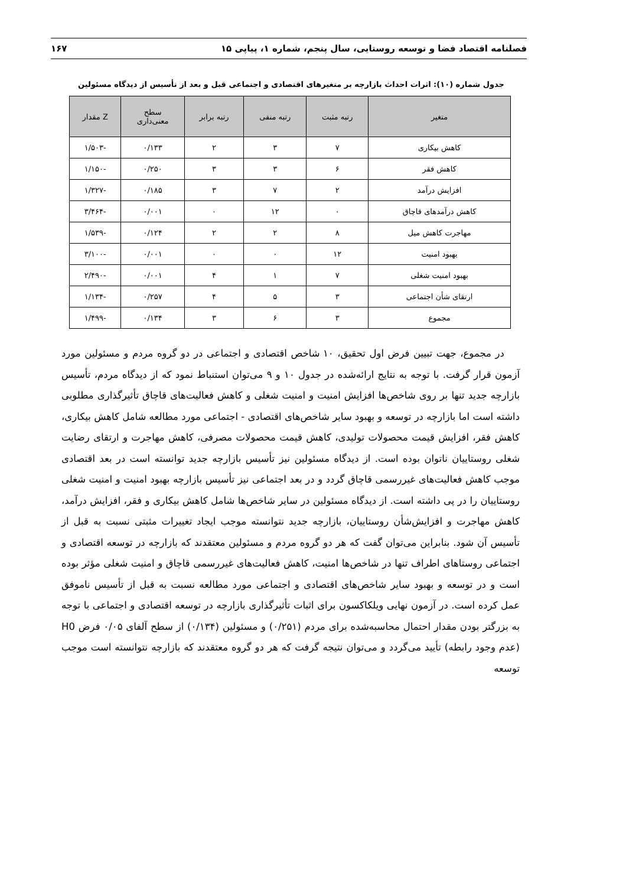فصلنامه اقتصاد فضا و توسعه روستایی، سال پنجم، شماره ۱، پیاپی ۱۵ ۱۶۷
جدول شماره (۱۰): اثرات احداث بازارچه بر متغیرهای اقتصادی و اجتماعی قبل و بعد از تأسیس از دیدگاه مسئولین
| متغیر | رتبه مثبت | رتبه منفی | رتبه برابر | سطح معنی‌داری | Z مقدار |
| --- | --- | --- | --- | --- | --- |
| کاهش بیکاری | ۷ | ۳ | ۲ | ۰/۱۳۳ | -۱/۵۰۳ |
| کاهش فقر | ۶ | ۳ | ۳ | ۰/۲۵۰ | -۱/۱۵۰ |
| افزایش درآمد | ۲ | ۷ | ۳ | ۰/۱۸۵ | -۱/۳۲۷ |
| کاهش درآمدهای قاچاق | ۰ | ۱۲ | ۰ | ۰/۰۰۱ | -۳/۴۶۴ |
| مهاجرت کاهش میل | ۸ | ۲ | ۲ | ۰/۱۲۴ | -۱/۵۳۹ |
| بهبود امنیت | ۱۲ | ۰ | ۰ | ۰/۰۰۱ | -۳/۱۰۰ |
| بهبود امنیت شغلی | ۷ | ۱ | ۴ | ۰/۰۰۱ | -۲/۴۹۰ |
| ارتقای شأن اجتماعی | ۳ | ۵ | ۴ | ۰/۲۵۷ | -۱/۱۳۴ |
| مجموع | ۳ | ۶ | ۳ | ۰/۱۳۴ | -۱/۴۹۹ |
در مجموع، جهت تبیین فرض اول تحقیق، ۱۰ شاخص اقتصادی و اجتماعی در دو گروه مردم و مسئولین مورد آزمون قرار گرفت. با توجه به نتایج ارائه‌شده در جدول ۱۰ و ۹ می‌توان استنباط نمود که از دیدگاه مردم، تأسیس بازارچه جدید تنها بر روی شاخص‌ها افزایش امنیت و امنیت شغلی و کاهش فعالیت‌های قاچاق تأثیرگذاری مطلوبی داشته است اما بازارچه در توسعه و بهبود سایر شاخص‌های اقتصادی - اجتماعی مورد مطالعه شامل کاهش بیکاری، کاهش فقر، افزایش قیمت محصولات تولیدی، کاهش قیمت محصولات مصرفی، کاهش مهاجرت و ارتقای رضایت شغلی روستاییان ناتوان بوده است. از دیدگاه مسئولین نیز تأسیس بازارچه جدید توانسته است در بعد اقتصادی موجب کاهش فعالیت‌های غیررسمی قاچاق گردد و در بعد اجتماعی نیز تأسیس بازارچه بهبود امنیت و امنیت شغلی روستاییان را در پی داشته است. از دیدگاه مسئولین در سایر شاخص‌ها شامل کاهش بیکاری و فقر، افزایش درآمد، کاهش مهاجرت و افزایش‌شأن روستاییان، بازارچه جدید نتوانسته موجب ایجاد تغییرات مثبتی نسبت به قبل از تأسیس آن شود. بنابراین می‌توان گفت که هر دو گروه مردم و مسئولین معتقدند که بازارچه در توسعه اقتصادی و اجتماعی روستاهای اطراف تنها در شاخص‌ها امنیت، کاهش فعالیت‌های غیررسمی قاچاق و امنیت شغلی مؤثر بوده است و در توسعه و بهبود سایر شاخص‌های اقتصادی و اجتماعی مورد مطالعه نسبت به قبل از تأسیس ناموفق عمل کرده است. در آزمون نهایی ویلکاکسون برای اثبات تأثیرگذاری بازارچه در توسعه اقتصادی و اجتماعی با توجه به بزرگتر بودن مقدار احتمال محاسبه‌شده برای مردم (۰/۲۵۱) و مسئولین (۰/۱۳۴) از سطح آلفای ۰/۰۵ فرض H0 (عدم وجود رابطه) تأیید می‌گردد و می‌توان نتیجه گرفت که هر دو گروه معتقدند که بازارچه نتوانسته است موجب توسعه